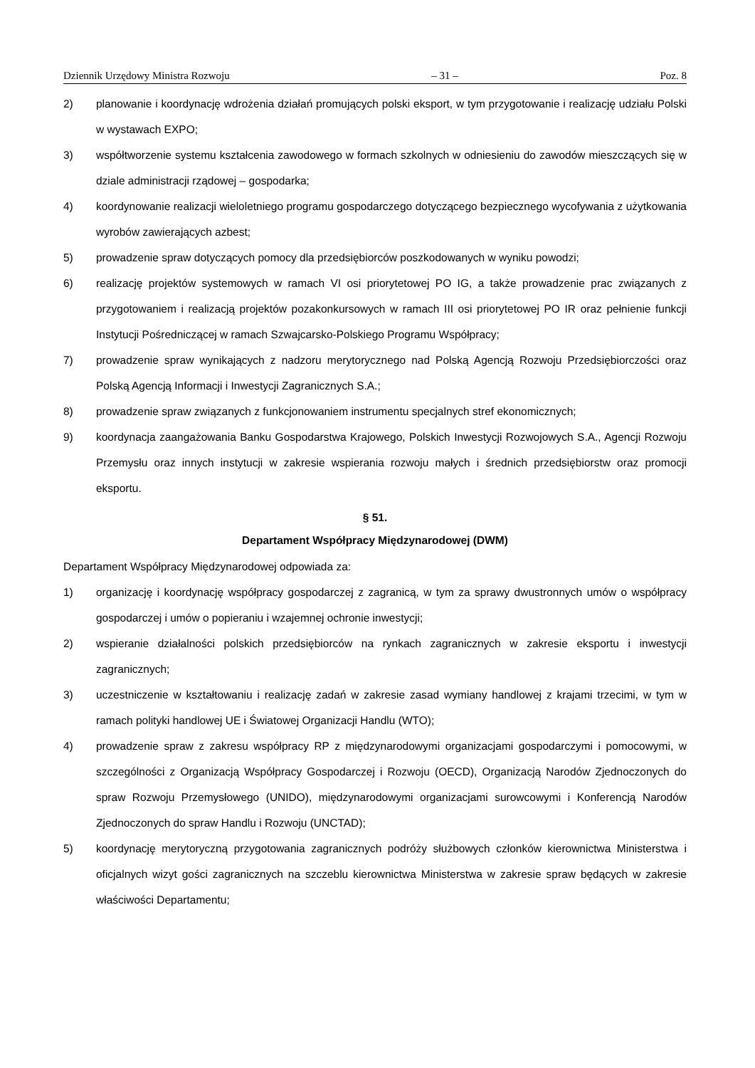Dziennik Urzędowy Ministra Rozwoju – 31 – Poz. 8
2) planowanie i koordynację wdrożenia działań promujących polski eksport, w tym przygotowanie i realizację udziału Polski w wystawach EXPO;
3) współtworzenie systemu kształcenia zawodowego w formach szkolnych w odniesieniu do zawodów mieszczących się w dziale administracji rządowej – gospodarka;
4) koordynowanie realizacji wieloletniego programu gospodarczego dotyczącego bezpiecznego wycofywania z użytkowania wyrobów zawierających azbest;
5) prowadzenie spraw dotyczących pomocy dla przedsiębiorców poszkodowanych w wyniku powodzi;
6) realizację projektów systemowych w ramach VI osi priorytetowej PO IG, a także prowadzenie prac związanych z przygotowaniem i realizacją projektów pozakonkursowych w ramach III osi priorytetowej PO IR oraz pełnienie funkcji Instytucji Pośredniczącej w ramach Szwajcarsko-Polskiego Programu Współpracy;
7) prowadzenie spraw wynikających z nadzoru merytorycznego nad Polską Agencją Rozwoju Przedsiębiorczości oraz Polską Agencją Informacji i Inwestycji Zagranicznych S.A.;
8) prowadzenie spraw związanych z funkcjonowaniem instrumentu specjalnych stref ekonomicznych;
9) koordynacja zaangażowania Banku Gospodarstwa Krajowego, Polskich Inwestycji Rozwojowych S.A., Agencji Rozwoju Przemysłu oraz innych instytucji w zakresie wspierania rozwoju małych i średnich przedsiębiorstw oraz promocji eksportu.
§ 51.
Departament Współpracy Międzynarodowej (DWM)
Departament Współpracy Międzynarodowej odpowiada za:
1) organizację i koordynację współpracy gospodarczej z zagranicą, w tym za sprawy dwustronnych umów o współpracy gospodarczej i umów o popieraniu i wzajemnej ochronie inwestycji;
2) wspieranie działalności polskich przedsiębiorców na rynkach zagranicznych w zakresie eksportu i inwestycji zagranicznych;
3) uczestniczenie w kształtowaniu i realizację zadań w zakresie zasad wymiany handlowej z krajami trzecimi, w tym w ramach polityki handlowej UE i Światowej Organizacji Handlu (WTO);
4) prowadzenie spraw z zakresu współpracy RP z międzynarodowymi organizacjami gospodarczymi i pomocowymi, w szczególności z Organizacją Współpracy Gospodarczej i Rozwoju (OECD), Organizacją Narodów Zjednoczonych do spraw Rozwoju Przemysłowego (UNIDO), międzynarodowymi organizacjami surowcowymi i Konferencją Narodów Zjednoczonych do spraw Handlu i Rozwoju (UNCTAD);
5) koordynację merytoryczną przygotowania zagranicznych podróży służbowych członków kierownictwa Ministerstwa i oficjalnych wizyt gości zagranicznych na szczeblu kierownictwa Ministerstwa w zakresie spraw będących w zakresie właściwości Departamentu;